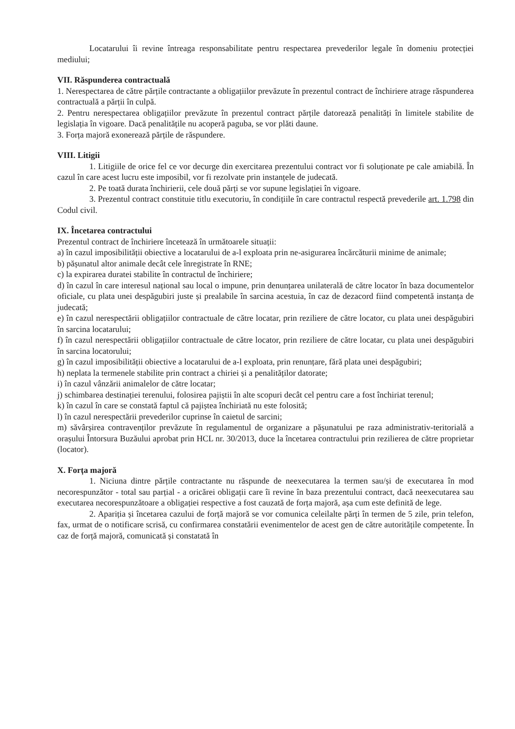Locatarului îi revine întreaga responsabilitate pentru respectarea prevederilor legale în domeniu protecției mediului;
VII. Răspunderea contractuală
1. Nerespectarea de către părțile contractante a obligațiilor prevăzute în prezentul contract de închiriere atrage răspunderea contractuală a părții în culpă.
2. Pentru nerespectarea obligațiilor prevăzute în prezentul contract părțile datorează penalități în limitele stabilite de legislația în vigoare. Dacă penalitățile nu acoperă paguba, se vor plăti daune.
3. Forța majoră exonerează părțile de răspundere.
VIII. Litigii
1. Litigiile de orice fel ce vor decurge din exercitarea prezentului contract vor fi soluționate pe cale amiabilă. În cazul în care acest lucru este imposibil, vor fi rezolvate prin instanțele de judecată.
2. Pe toată durata închirierii, cele două părți se vor supune legislației în vigoare.
3. Prezentul contract constituie titlu executoriu, în condițiile în care contractul respectă prevederile art. 1.798 din Codul civil.
IX. Încetarea contractului
Prezentul contract de închiriere încetează în următoarele situații:
a) în cazul imposibilității obiective a locatarului de a-l exploata prin ne-asigurarea încărcăturii minime de animale;
b) pășunatul altor animale decât cele înregistrate în RNE;
c) la expirarea duratei stabilite în contractul de închiriere;
d) în cazul în care interesul național sau local o impune, prin denunțarea unilaterală de către locator în baza documentelor oficiale, cu plata unei despăgubiri juste și prealabile în sarcina acestuia, în caz de dezacord fiind competentă instanța de judecată;
e) în cazul nerespectării obligațiilor contractuale de către locatar, prin reziliere de către locator, cu plata unei despăgubiri în sarcina locatarului;
f) în cazul nerespectării obligațiilor contractuale de către locator, prin reziliere de către locatar, cu plata unei despăgubiri în sarcina locatorului;
g) în cazul imposibilității obiective a locatarului de a-l exploata, prin renunțare, fără plata unei despăgubiri;
h) neplata la termenele stabilite prin contract a chiriei și a penalităților datorate;
i) în cazul vânzării animalelor de către locatar;
j) schimbarea destinației terenului, folosirea pajiștii în alte scopuri decât cel pentru care a fost închiriat terenul;
k) în cazul în care se constată faptul că pajiștea închiriată nu este folosită;
l) în cazul nerespectării prevederilor cuprinse în caietul de sarcini;
m) săvârșirea contravenților prevăzute în regulamentul de organizare a pășunatului pe raza administrativ-teritorială a orașului Întorsura Buzăului aprobat prin HCL nr. 30/2013, duce la încetarea contractului prin rezilierea de către proprietar (locator).
X. Forța majoră
1. Niciuna dintre părțile contractante nu răspunde de neexecutarea la termen sau/și de executarea în mod necorespunzător - total sau parțial - a oricărei obligații care îi revine în baza prezentului contract, dacă neexecutarea sau executarea necorespunzătoare a obligației respective a fost cauzată de forța majoră, așa cum este definită de lege.
2. Apariția și încetarea cazului de forță majoră se vor comunica celeilalte părți în termen de 5 zile, prin telefon, fax, urmat de o notificare scrisă, cu confirmarea constatării evenimentelor de acest gen de către autoritățile competente. În caz de forță majoră, comunicată și constatată în